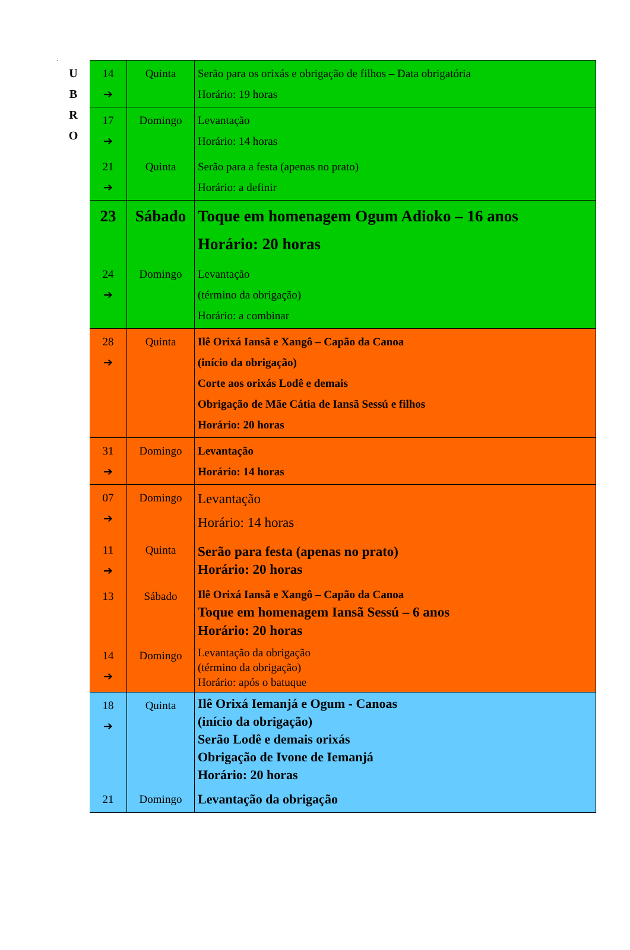| U B R O | 14 ➔ | Quinta | Serão para os orixás e obrigação de filhos – Data obrigatória Horário: 19 horas |
| | 17 ➔ | Domingo | Levantação Horário: 14 horas |
| | 21 ➔ | Quinta | Serão para a festa (apenas no prato) Horário: a definir |
| | 23 | Sábado | Toque em homenagem Ogum Adioko – 16 anos Horário: 20 horas |
| | 24 ➔ | Domingo | Levantação (término da obrigação) Horário: a combinar |
| | 28 ➔ | Quinta | Ilê Orixá Iansã e Xangô – Capão da Canoa (início da obrigação) Corte aos orixás Lodê e demais Obrigação de Mãe Cátia de Iansã Sessú e filhos Horário: 20 horas |
| | 31 ➔ | Domingo | Levantação Horário: 14 horas |
| | 07 ➔ | Domingo | Levantação Horário: 14 horas |
| | 11 ➔ | Quinta | Serão para festa (apenas no prato) Horário: 20 horas |
| | 13 | Sábado | Ilê Orixá Iansã e Xangô – Capão da Canoa Toque em homenagem Iansã Sessú – 6 anos Horário: 20 horas |
| | 14 ➔ | Domingo | Levantação da obrigação (término da obrigação) Horário: após o batuque |
| | 18 ➔ | Quinta | Ilê Orixá Iemanjá e Ogum - Canoas (início da obrigação) Serão Lodê e demais orixás Obrigação de Ivone de Iemanjá Horário: 20 horas |
| | 21 | Domingo | Levantação da obrigação |